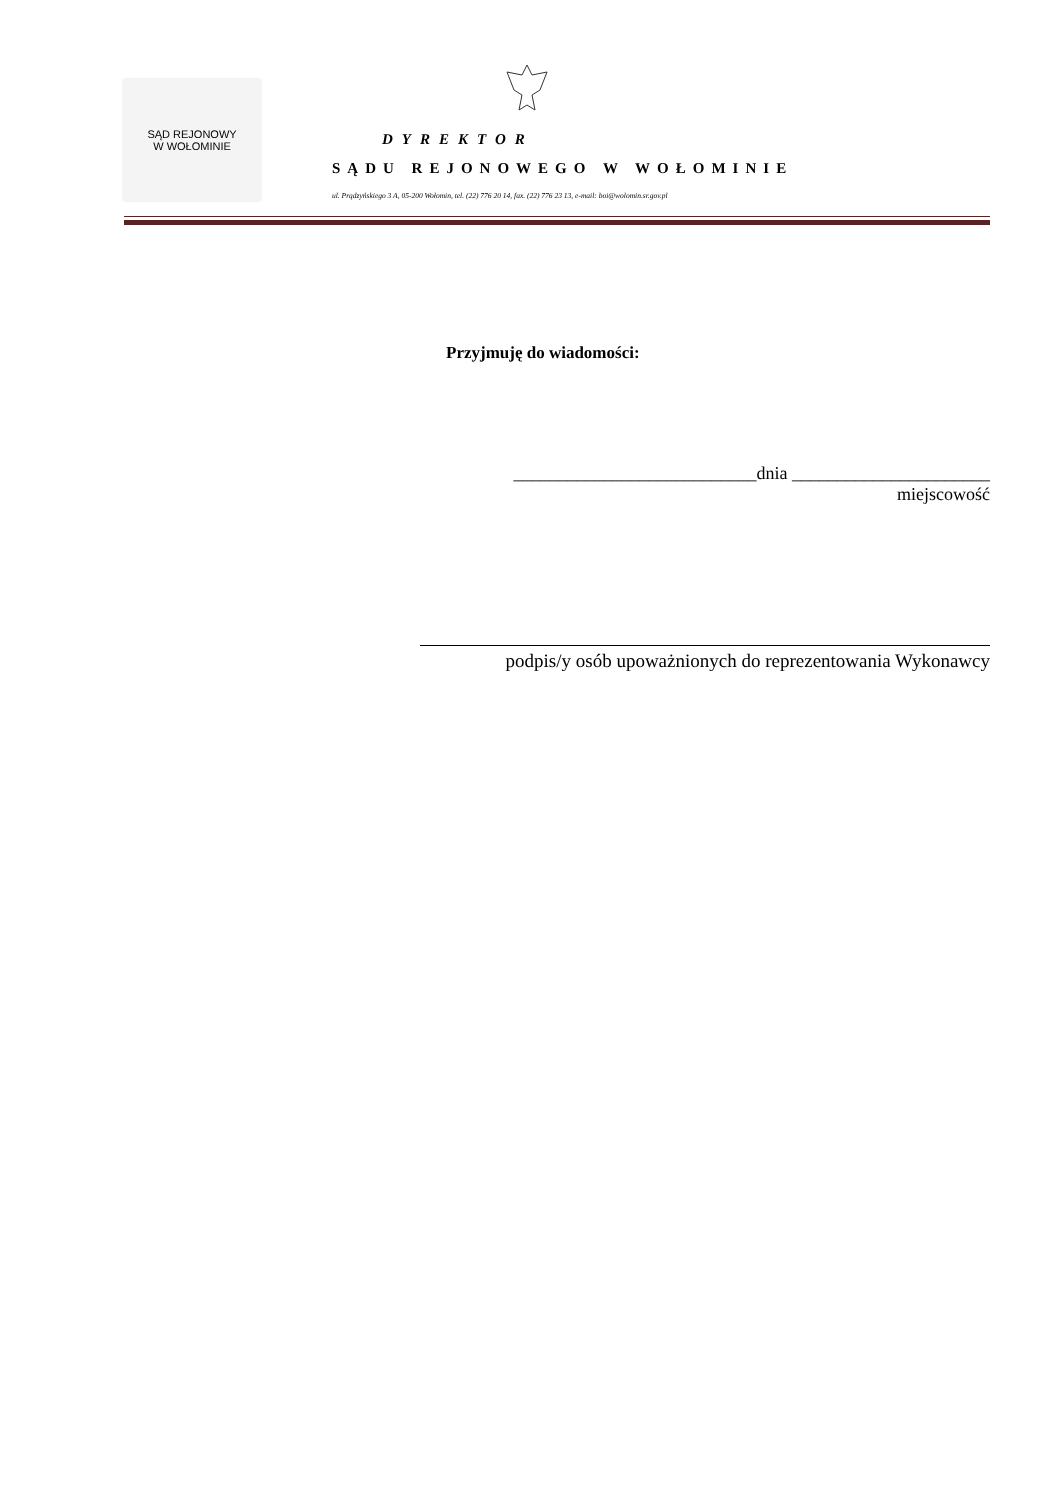SĄD REJONOWY
W WOŁOMINIE
DYREKTOR
SĄDU REJONOWEGO W WOŁOMINIE
ul. Prądzyńskiego 3 A, 05-200 Wołomin, tel. (22) 776 20 14, fax. (22) 776 23 13, e-mail: boi@wolomin.sr.gov.pl
Przyjmuję do wiadomości:
___________________________dnia ______________________
miejscowość
podpis/y osób upoważnionych do reprezentowania Wykonawcy